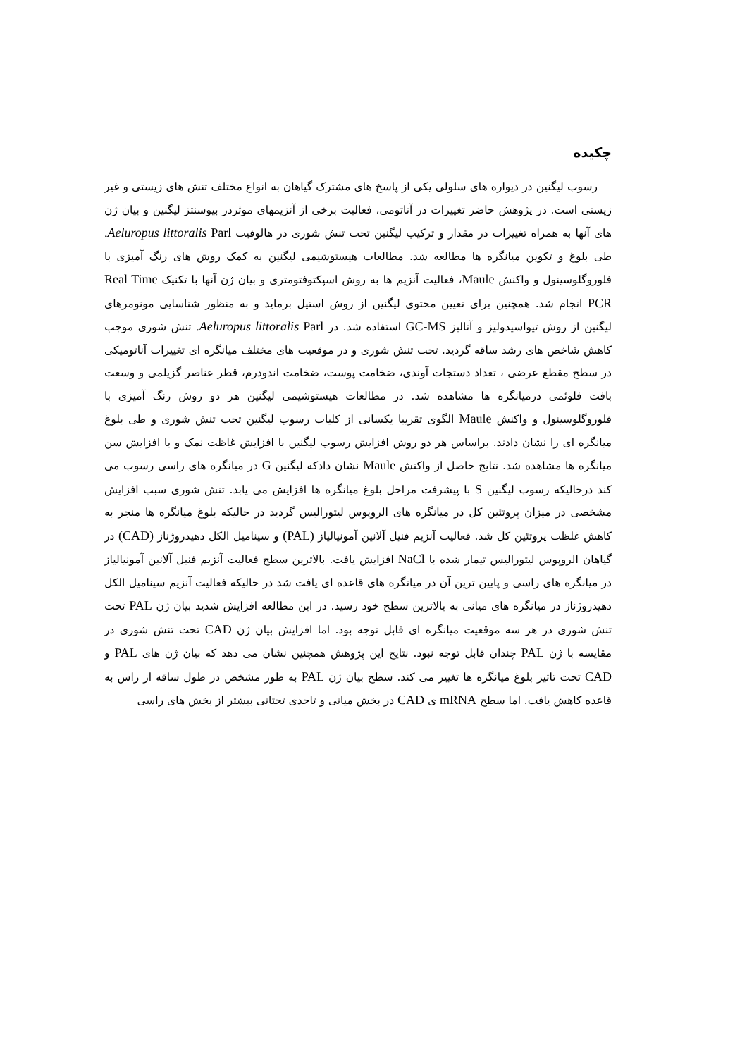چکیده
رسوب لیگنین در دیواره های سلولی یکی از پاسخ های مشترک گیاهان به انواع مختلف تنش های زیستی و غیر زیستی است. در پژوهش حاضر تغییرات در آناتومی، فعالیت برخی از آنزیمهای موثردر بیوسنتز لیگنین و بیان ژن های آنها به همراه تغییرات در مقدار و ترکیب لیگنین تحت تنش شوری در هالوفیت Aeluropus littoralis Parl. طی بلوغ و تکوین میانگره ها مطالعه شد. مطالعات هیستوشیمی لیگنین به کمک روش های رنگ آمیزی با فلوروگلوسینول و واکنش Maule، فعالیت آنزیم ها به روش اسپکتوفتومتری و بیان ژن آنها با تکنیک Real Time PCR انجام شد. همچنین برای تعیین محتوی لیگنین از روش استیل برماید و به منظور شناسایی مونومرهای لیگنین از روش تیواسیدولیز و آنالیز GC-MS استفاده شد. در Aeluropus littoralis Parl. تنش شوری موجب کاهش شاخص های رشد ساقه گردید. تحت تنش شوری و در موقعیت های مختلف میانگره ای تغییرات آناتومیکی در سطح مقطع عرضی ، تعداد دستجات آوندی، ضخامت پوست، ضخامت اندودرم، قطر عناصر گزیلمی و وسعت بافت فلوئمی درمیانگره ها مشاهده شد. در مطالعات هیستوشیمی لیگنین هر دو روش رنگ آمیزی با فلوروگلوسینول و واکنش Maule الگوی تقریبا یکسانی از کلیات رسوب لیگنین تحت تنش شوری و طی بلوغ میانگره ای را نشان دادند. براساس هر دو روش افزایش رسوب لیگنین با افزایش غاظت نمک و با افزایش سن میانگره ها مشاهده شد. نتایج حاصل از واکنش Maule نشان دادکه لیگنین G در میانگره های راسی رسوب می کند درحالیکه رسوب لیگنین S با پیشرفت مراحل بلوغ میانگره ها افزایش می یابد. تنش شوری سبب افزایش مشخصی در میزان پروتئین کل در میانگره های الروپوس لیتورالیس گردید در حالیکه بلوغ میانگره ها منجر به کاهش غلظت پروتئین کل شد. فعالیت آنزیم فنیل آلانین آمونیالیاز (PAL) و سینامیل الکل دهیدروژناز (CAD) در گیاهان الروپوس لیتورالیس تیمار شده با NaCl افزایش یافت. بالاترین سطح فعالیت آنزیم فنیل آلانین آمونیالیاز در میانگره های راسی و پایین ترین آن در میانگره های قاعده ای یافت شد در حالیکه فعالیت آنزیم سینامیل الکل دهیدروژناز در میانگره های میانی به بالاترین سطح خود رسید. در این مطالعه افزایش شدید بیان ژن PAL تحت تنش شوری در هر سه موقعیت میانگره ای قابل توجه بود. اما افزایش بیان ژن CAD تحت تنش شوری در مقایسه با ژن PAL چندان قابل توجه نبود. نتایج این پژوهش همچنین نشان می دهد که بیان ژن های PAL و CAD تحت تاثیر بلوغ میانگره ها تغییر می کند. سطح بیان ژن PAL به طور مشخص در طول ساقه از راس به قاعده کاهش یافت. اما سطح mRNA ی CAD در بخش میانی و تاحدی تحتانی بیشتر از بخش های راسی